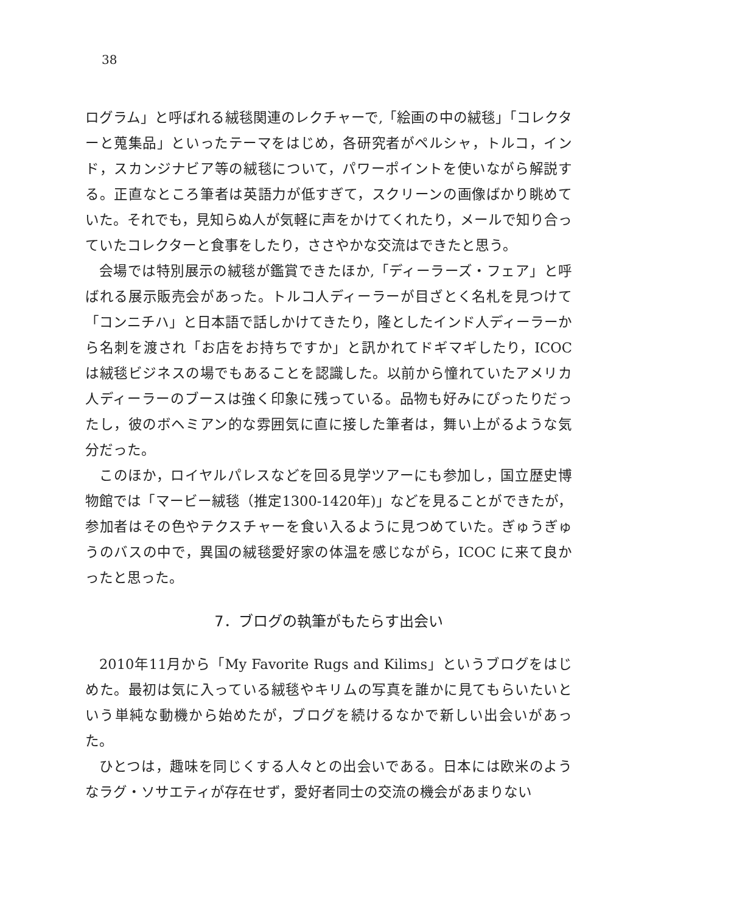38
ログラム」と呼ばれる絨毯関連のレクチャーで,「絵画の中の絨毯」「コレクターと蒐集品」といったテーマをはじめ，各研究者がペルシャ，トルコ，インド，スカンジナビア等の絨毯について，パワーポイントを使いながら解説する。正直なところ筆者は英語力が低すぎて，スクリーンの画像ばかり眺めていた。それでも，見知らぬ人が気軽に声をかけてくれたり，メールで知り合っていたコレクターと食事をしたり，ささやかな交流はできたと思う。
会場では特別展示の絨毯が鑑賞できたほか,「ディーラーズ・フェア」と呼ばれる展示販売会があった。トルコ人ディーラーが目ざとく名札を見つけて「コンニチハ」と日本語で話しかけてきたり，隆としたインド人ディーラーから名刺を渡され「お店をお持ちですか」と訊かれてドギマギしたり，ICOC は絨毯ビジネスの場でもあることを認識した。以前から憧れていたアメリカ人ディーラーのブースは強く印象に残っている。品物も好みにぴったりだったし，彼のボヘミアン的な雰囲気に直に接した筆者は，舞い上がるような気分だった。
このほか，ロイヤルパレスなどを回る見学ツアーにも参加し，国立歴史博物館では「マービー絨毯（推定1300-1420年)」などを見ることができたが，参加者はその色やテクスチャーを食い入るように見つめていた。ぎゅうぎゅうのバスの中で，異国の絨毯愛好家の体温を感じながら，ICOC に来て良かったと思った。
7．ブログの執筆がもたらす出会い
2010年11月から「My Favorite Rugs and Kilims」というブログをはじめた。最初は気に入っている絨毯やキリムの写真を誰かに見てもらいたいという単純な動機から始めたが，ブログを続けるなかで新しい出会いがあった。
ひとつは，趣味を同じくする人々との出会いである。日本には欧米のようなラグ・ソサエティが存在せず，愛好者同士の交流の機会があまりない